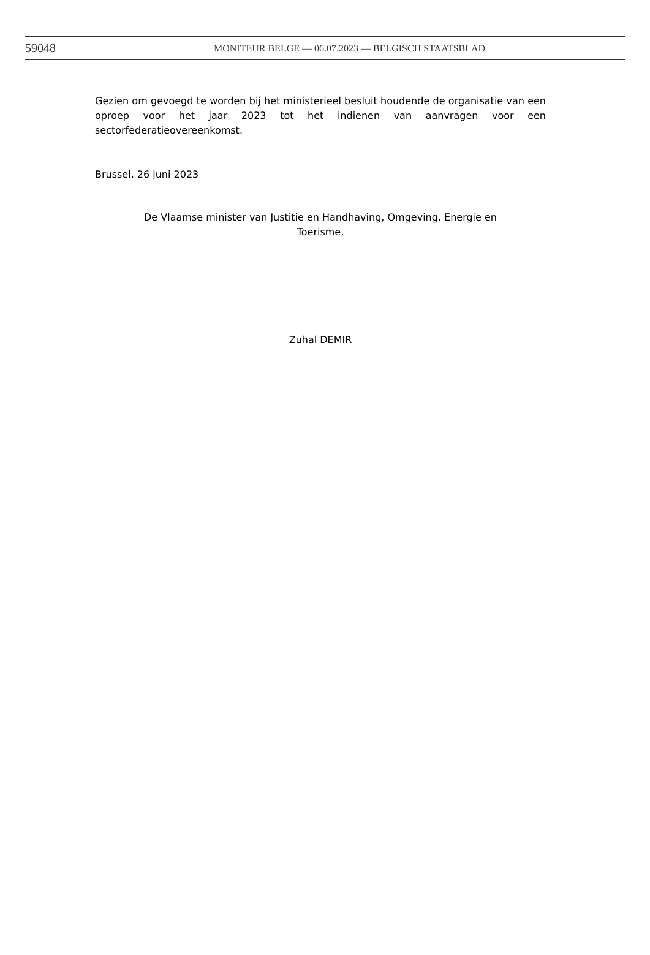59048 MONITEUR BELGE — 06.07.2023 — BELGISCH STAATSBLAD
Gezien om gevoegd te worden bij het ministerieel besluit houdende de organisatie van een oproep voor het jaar 2023 tot het indienen van aanvragen voor een sectorfederatieovereenkomst.
Brussel, 26 juni 2023
De Vlaamse minister van Justitie en Handhaving, Omgeving, Energie en
Toerisme,
Zuhal DEMIR